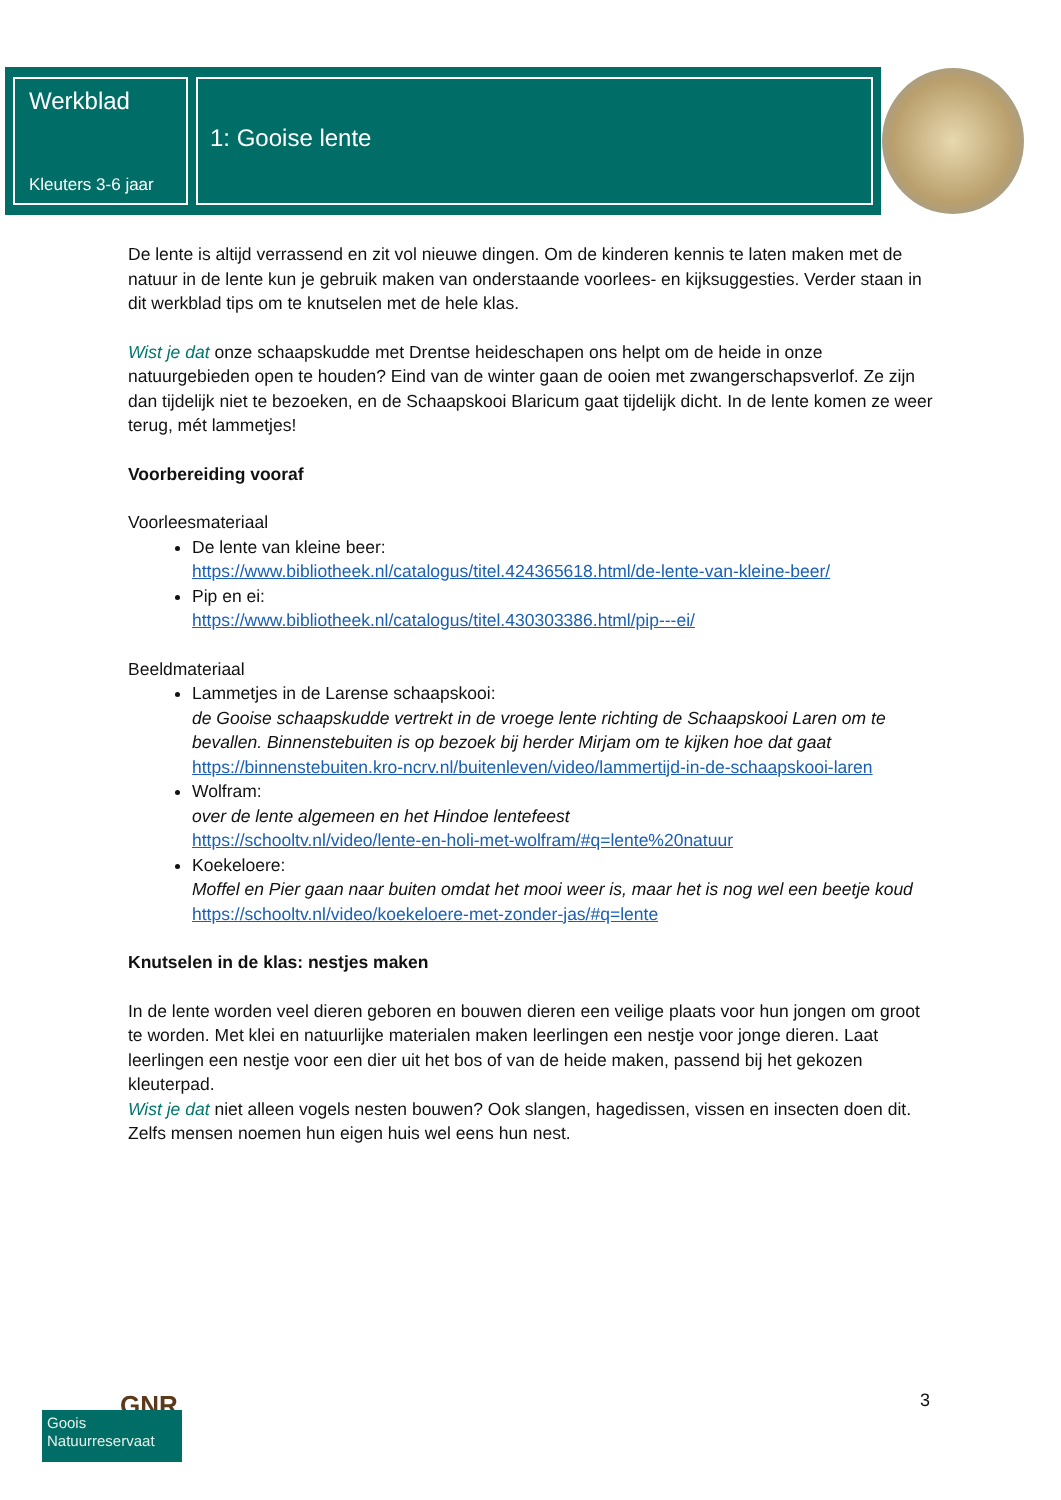Werkblad
Kleuters 3-6 jaar
1: Gooise lente
De lente is altijd verrassend en zit vol nieuwe dingen. Om de kinderen kennis te laten maken met de natuur in de lente kun je gebruik maken van onderstaande voorlees- en kijksuggesties. Verder staan in dit werkblad tips om te knutselen met de hele klas.
Wist je dat onze schaapskudde met Drentse heideschapen ons helpt om de heide in onze natuurgebieden open te houden? Eind van de winter gaan de ooien met zwangerschapsverlof. Ze zijn dan tijdelijk niet te bezoeken, en de Schaapskooi Blaricum gaat tijdelijk dicht. In de lente komen ze weer terug, mét lammetjes!
Voorbereiding vooraf
Voorleesmateriaal
De lente van kleine beer:
https://www.bibliotheek.nl/catalogus/titel.424365618.html/de-lente-van-kleine-beer/
Pip en ei:
https://www.bibliotheek.nl/catalogus/titel.430303386.html/pip---ei/
Beeldmateriaal
Lammetjes in de Larense schaapskooi:
de Gooise schaapskudde vertrekt in de vroege lente richting de Schaapskooi Laren om te bevallen. Binnenstebuiten is op bezoek bij herder Mirjam om te kijken hoe dat gaat
https://binnenstebuiten.kro-ncrv.nl/buitenleven/video/lammertijd-in-de-schaapskooi-laren
Wolfram:
over de lente algemeen en het Hindoe lentefeest
https://schooltv.nl/video/lente-en-holi-met-wolfram/#q=lente%20natuur
Koekeloere:
Moffel en Pier gaan naar buiten omdat het mooi weer is, maar het is nog wel een beetje koud
https://schooltv.nl/video/koekeloere-met-zonder-jas/#q=lente
Knutselen in de klas: nestjes maken
In de lente worden veel dieren geboren en bouwen dieren een veilige plaats voor hun jongen om groot te worden. Met klei en natuurlijke materialen maken leerlingen een nestje voor jonge dieren. Laat leerlingen een nestje voor een dier uit het bos of van de heide maken, passend bij het gekozen kleuterpad.
Wist je dat niet alleen vogels nesten bouwen? Ook slangen, hagedissen, vissen en insecten doen dit. Zelfs mensen noemen hun eigen huis wel eens hun nest.
GNR
Goois
Natuurreservaat
3